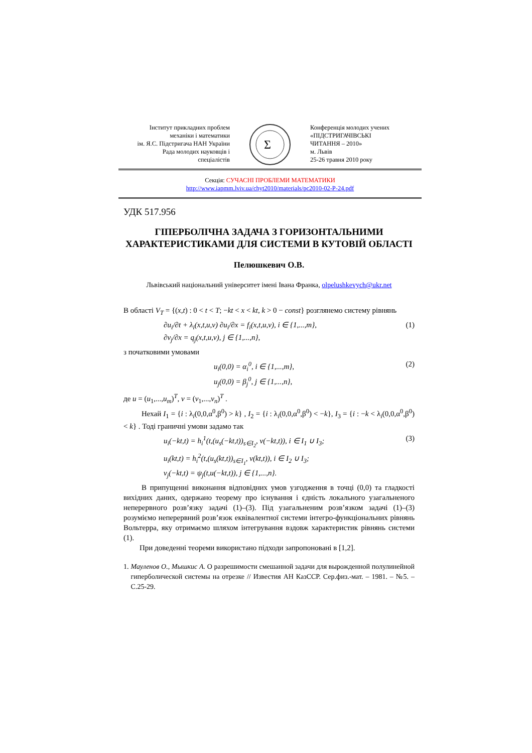Інститут прикладних проблем
механіки і математики
ім. Я.С. Підстригача НАН України
Рада молодих науковців і
спеціалістів
Σ
Конференція молодих учених
«ПІДСТРИГАЧІВСЬКІ
ЧИТАННЯ – 2010»
м. Львів
25-26 травня 2010 року
Секція: СУЧАСНІ ПРОБЛЕМИ МАТЕМАТИКИ
http://www.iapmm.lviv.ua/chyt2010/materials/pc2010-02-P-24.pdf
УДК 517.956
ГІПЕРБОЛІЧНА ЗАДАЧА З ГОРИЗОНТАЛЬНИМИ ХАРАКТЕРИСТИКАМИ ДЛЯ СИСТЕМИ В КУТОВІЙ ОБЛАСТІ
Пелюшкевич О.В.
Львівський національний університет імені Івана Франка, olpelushkevych@ukr.net
В області V<sub>T</sub> = {(x,t) : 0 < t < T; −kt < x < kt, k > 0 − const} розглянемо систему рівнянь
∂u<sub>i</sub>/∂t + λ<sub>i</sub>(x,t,u,v) ∂u<sub>i</sub>/∂x = f<sub>i</sub>(x,t,u,v), i ∈ {1,...,m},
∂v<sub>j</sub>/∂x = q<sub>j</sub>(x,t,u,v), j ∈ {1,...,n}, (1)
з початковими умовами
u<sub>i</sub>(0,0) = α<sub>i</sub><sup>0</sup>, i ∈ {1,...,m},
u<sub>j</sub>(0,0) = β<sub>j</sub><sup>0</sup>, j ∈ {1,...,n}, (2)
де u = (u<sub>1</sub>,...,u<sub>m</sub>)<sup>T</sup>, v = (v<sub>1</sub>,...,v<sub>n</sub>)<sup>T</sup> .
Нехай I<sub>1</sub> = {i : λ<sub>i</sub>(0,0,α<sup>0</sup>,β<sup>0</sup>) > k} , I<sub>2</sub> = {i : λ<sub>i</sub>(0,0,α<sup>0</sup>,β<sup>0</sup>) < −k}, I<sub>3</sub> = {i : −k < λ<sub>i</sub>(0,0,α<sup>0</sup>,β<sup>0</sup>) < k} . Тоді граничні умови задамо так
u<sub>i</sub>(−kt,t) = h<sub>i</sub><sup>1</sup>(t,(u<sub>s</sub>(−kt,t))<sub>s∈I<sub>2</sub></sub>, v(−kt,t)), i ∈ I<sub>1</sub> ∪ I<sub>3</sub>;
u<sub>i</sub>(kt,t) = h<sub>i</sub><sup>2</sup>(t,(u<sub>s</sub>(kt,t))<sub>s∈I<sub>1</sub></sub>, v(kt,t)), i ∈ I<sub>2</sub> ∪ I<sub>3</sub>;
v<sub>j</sub>(−kt,t) = ψ<sub>j</sub>(t,u(−kt,t)), j ∈ {1,...,n}. (3)
В припущенні виконання відповідних умов узгодження в точці (0,0) та гладкості вихідних даних, одержано теорему про існування і єдність локального узагальненого неперервного розв’язку задачі (1)–(3). Під узагальненим розв’язком задачі (1)–(3) розуміємо неперервний розв’язок еквівалентної системи інтегро-функціональних рівнянь Вольтерра, яку отримаємо шляхом інтегрування вздовж характеристик рівнянь системи (1).
При доведенні теореми використано підходи запропоновані в [1,2].
1. Мауленов О., Мышкис А. О разрешимости смешанной задачи для вырожденной полулинейной гиперболической системы на отрезке // Известия АН КазССР. Сер.физ.-мат. – 1981. – №5. – С.25-29.